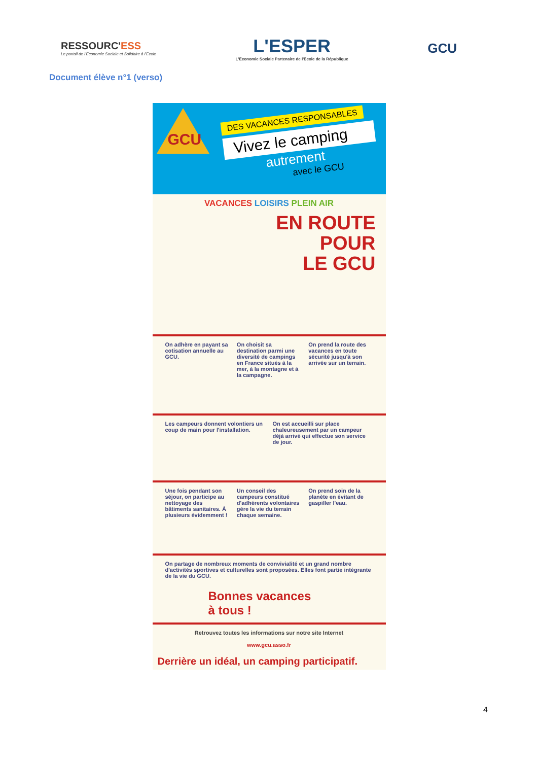RESSOURC'ESS
Le portail de l'Economie Sociale et Solidaire à l'Ecole
L'ESPER
L'Économie Sociale Partenaire de l'École de la République
GCU
Document élève n°1 (verso)
GCU
DES VACANCES RESPONSABLES
Vivez le camping
autrement
avec le GCU
VACANCES LOISIRS PLEIN AIR
EN ROUTE
POUR
LE GCU
On adhère en payant sa cotisation annuelle au GCU.
On choisit sa destination parmi une diversité de campings en France situés à la mer, à la montagne et à la campagne.
On prend la route des vacances en toute sécurité jusqu'à son arrivée sur un terrain.
Les campeurs donnent volontiers un coup de main pour l'installation.
On est accueilli sur place chaleureusement par un campeur déjà arrivé qui effectue son service de jour.
Une fois pendant son séjour, on participe au nettoyage des bâtiments sanitaires. À plusieurs évidemment !
Un conseil des campeurs constitué d'adhérents volontaires gère la vie du terrain chaque semaine.
On prend soin de la planète en évitant de gaspiller l'eau.
On partage de nombreux moments de convivialité et un grand nombre d'activités sportives et culturelles sont proposées. Elles font partie intégrante de la vie du GCU.
Bonnes vacances
à tous !
Retrouvez toutes les informations sur notre site Internet
www.gcu.asso.fr
Derrière un idéal, un camping participatif.
4